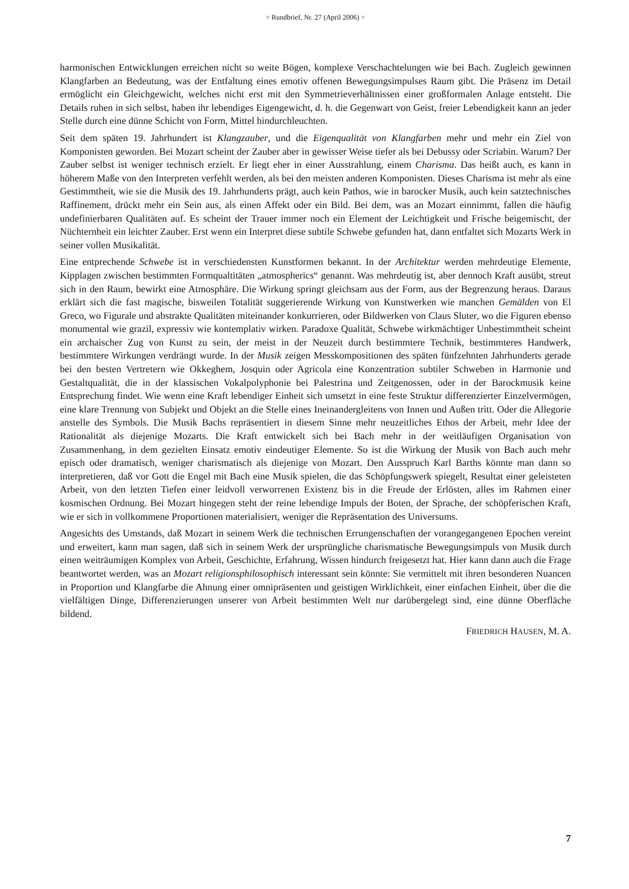= Rundbrief, Nr. 27 (April 2006) =
harmonischen Entwicklungen erreichen nicht so weite Bögen, komplexe Verschachtelungen wie bei Bach. Zugleich gewinnen Klangfarben an Bedeutung, was der Entfaltung eines emotiv offenen Bewegungsimpulses Raum gibt. Die Präsenz im Detail ermöglicht ein Gleichgewicht, welches nicht erst mit den Symmetrieverhältnissen einer großformalen Anlage entsteht. Die Details ruhen in sich selbst, haben ihr lebendiges Eigengewicht, d. h. die Gegenwart von Geist, freier Lebendigkeit kann an jeder Stelle durch eine dünne Schicht von Form, Mittel hindurchleuchten.
Seit dem späten 19. Jahrhundert ist Klangzauber, und die Eigenqualität von Klangfarben mehr und mehr ein Ziel von Komponisten geworden. Bei Mozart scheint der Zauber aber in gewisser Weise tiefer als bei Debussy oder Scriabin. Warum? Der Zauber selbst ist weniger technisch erzielt. Er liegt eher in einer Ausstrahlung, einem Charisma. Das heißt auch, es kann in höherem Maße von den Interpreten verfehlt werden, als bei den meisten anderen Komponisten. Dieses Charisma ist mehr als eine Gestimmtheit, wie sie die Musik des 19. Jahrhunderts prägt, auch kein Pathos, wie in barocker Musik, auch kein satztechnisches Raffinement, drückt mehr ein Sein aus, als einen Affekt oder ein Bild. Bei dem, was an Mozart einnimmt, fallen die häufig undefinierbaren Qualitäten auf. Es scheint der Trauer immer noch ein Element der Leichtigkeit und Frische beigemischt, der Nüchternheit ein leichter Zauber. Erst wenn ein Interpret diese subtile Schwebe gefunden hat, dann entfaltet sich Mozarts Werk in seiner vollen Musikalität.
Eine entprechende Schwebe ist in verschiedensten Kunstformen bekannt. In der Architektur werden mehrdeutige Elemente, Kipplagen zwischen bestimmten Formqualtitäten „atmospherics“ genannt. Was mehrdeutig ist, aber dennoch Kraft ausübt, streut sich in den Raum, bewirkt eine Atmosphäre. Die Wirkung springt gleichsam aus der Form, aus der Begrenzung heraus. Daraus erklärt sich die fast magische, bisweilen Totalität suggerierende Wirkung von Kunstwerken wie manchen Gemälden von El Greco, wo Figurale und abstrakte Qualitäten miteinander konkurrieren, oder Bildwerken von Claus Sluter, wo die Figuren ebenso monumental wie grazil, expressiv wie kontemplativ wirken. Paradoxe Qualität, Schwebe wirkmächtiger Unbestimmtheit scheint ein archaischer Zug von Kunst zu sein, der meist in der Neuzeit durch bestimmtere Technik, bestimmteres Handwerk, bestimmtere Wirkungen verdrängt wurde. In der Musik zeigen Messkompositionen des späten fünfzehnten Jahrhunderts gerade bei den besten Vertretern wie Okkeghem, Josquin oder Agricola eine Konzentration subtiler Schweben in Harmonie und Gestaltqualität, die in der klassischen Vokalpolyphonie bei Palestrina und Zeitgenossen, oder in der Barockmusik keine Entsprechung findet. Wie wenn eine Kraft lebendiger Einheit sich umsetzt in eine feste Struktur differenzierter Einzelvermögen, eine klare Trennung von Subjekt und Objekt an die Stelle eines Ineinandergleitens von Innen und Außen tritt. Oder die Allegorie anstelle des Symbols. Die Musik Bachs repräsentiert in diesem Sinne mehr neuzeitliches Ethos der Arbeit, mehr Idee der Rationalität als diejenige Mozarts. Die Kraft entwickelt sich bei Bach mehr in der weitläufigen Organisation von Zusammenhang, in dem gezielten Einsatz emotiv eindeutiger Elemente. So ist die Wirkung der Musik von Bach auch mehr episch oder dramatisch, weniger charismatisch als diejenige von Mozart. Den Ausspruch Karl Barths könnte man dann so interpretieren, daß vor Gott die Engel mit Bach eine Musik spielen, die das Schöpfungswerk spiegelt, Resultat einer geleisteten Arbeit, von den letzten Tiefen einer leidvoll verworrenen Existenz bis in die Freude der Erlösten, alles im Rahmen einer kosmischen Ordnung. Bei Mozart hingegen steht der reine lebendige Impuls der Boten, der Sprache, der schöpferischen Kraft, wie er sich in vollkommene Proportionen materialisiert, weniger die Repräsentation des Universums.
Angesichts des Umstands, daß Mozart in seinem Werk die technischen Errungenschaften der vorangegangenen Epochen vereint und erweitert, kann man sagen, daß sich in seinem Werk der ursprüngliche charismatische Bewegungsimpuls von Musik durch einen weiträumigen Komplex von Arbeit, Geschichte, Erfahrung, Wissen hindurch freigesetzt hat. Hier kann dann auch die Frage beantwortet werden, was an Mozart religionsphilosophisch interessant sein könnte: Sie vermittelt mit ihren besonderen Nuancen in Proportion und Klangfarbe die Ahnung einer omnipräsenten und geistigen Wirklichkeit, einer einfachen Einheit, über die die vielfältigen Dinge, Differenzierungen unserer von Arbeit bestimmten Welt nur darübergelegt sind, eine dünne Oberfläche bildend.
FRIEDRICH HAUSEN, M. A.
7